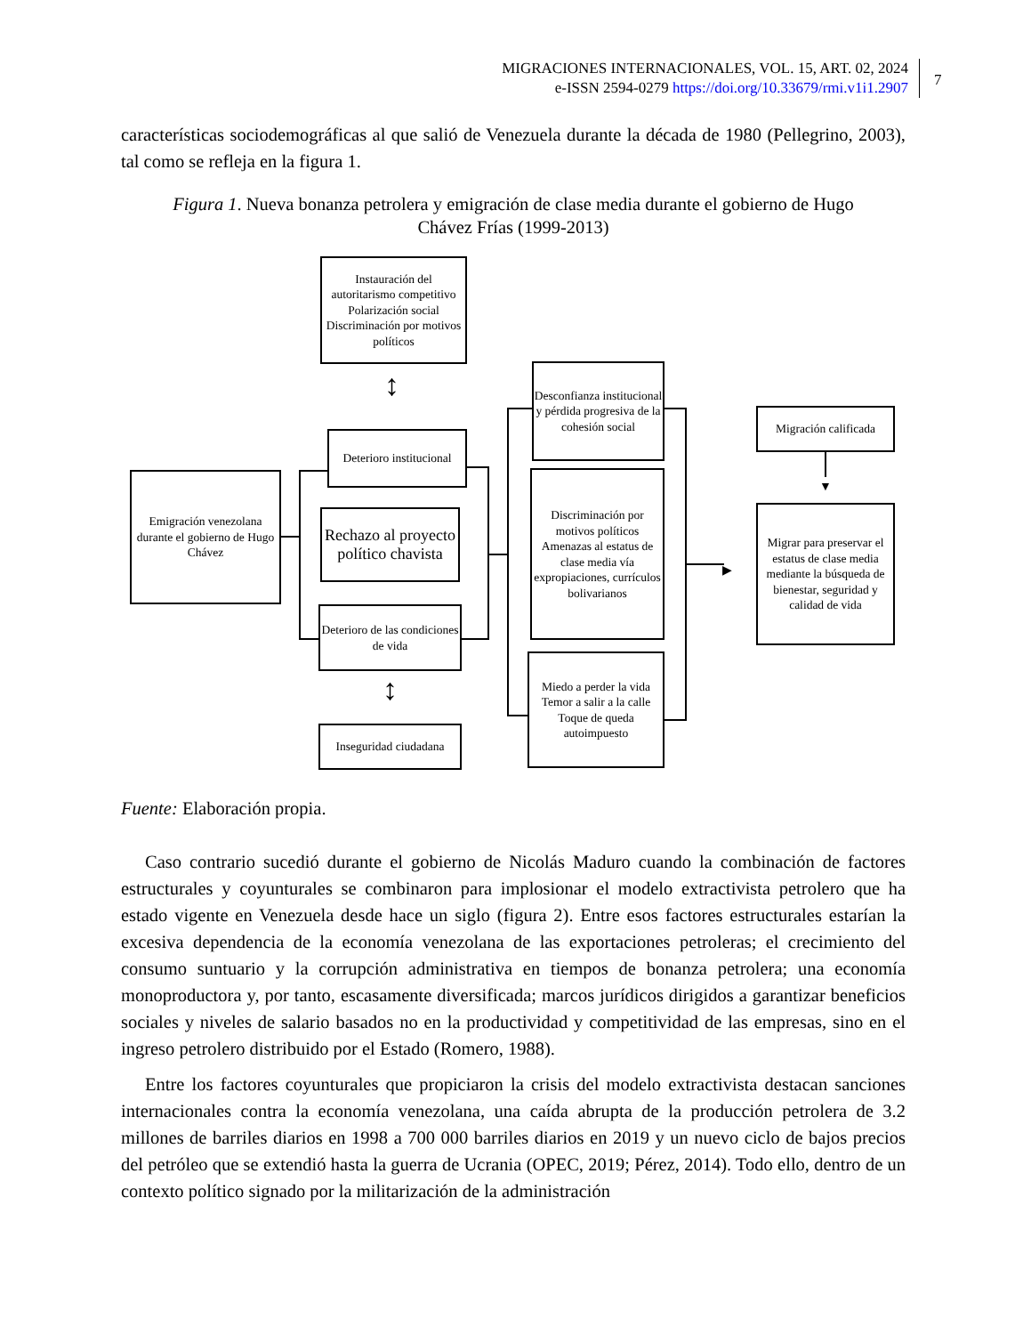MIGRACIONES INTERNACIONALES, VOL. 15, ART. 02, 2024
e-ISSN 2594-0279 https://doi.org/10.33679/rmi.v1i1.2907
7
características sociodemográficas al que salió de Venezuela durante la década de 1980 (Pellegrino, 2003), tal como se refleja en la figura 1.
Figura 1. Nueva bonanza petrolera y emigración de clase media durante el gobierno de Hugo Chávez Frías (1999-2013)
Emigración venezolana durante el gobierno de Hugo Chávez
Instauración del autoritarismo competitivo Polarización social Discriminación por motivos políticos
Deterioro institucional
Rechazo al proyecto político chavista
Deterioro de las condiciones de vida
Inseguridad ciudadana
Desconfianza institucional y pérdida progresiva de la cohesión social
Discriminación por motivos políticos Amenazas al estatus de clase media vía expropiaciones, currículos bolivarianos
Miedo a perder la vida Temor a salir a la calle Toque de queda autoimpuesto
Migración calificada
Migrar para preservar el estatus de clase media mediante la búsqueda de bienestar, seguridad y calidad de vida
▶
▼
↕
↕
Fuente: Elaboración propia.
Caso contrario sucedió durante el gobierno de Nicolás Maduro cuando la combinación de factores estructurales y coyunturales se combinaron para implosionar el modelo extractivista petrolero que ha estado vigente en Venezuela desde hace un siglo (figura 2). Entre esos factores estructurales estarían la excesiva dependencia de la economía venezolana de las exportaciones petroleras; el crecimiento del consumo suntuario y la corrupción administrativa en tiempos de bonanza petrolera; una economía monoproductora y, por tanto, escasamente diversificada; marcos jurídicos dirigidos a garantizar beneficios sociales y niveles de salario basados no en la productividad y competitividad de las empresas, sino en el ingreso petrolero distribuido por el Estado (Romero, 1988).
Entre los factores coyunturales que propiciaron la crisis del modelo extractivista destacan sanciones internacionales contra la economía venezolana, una caída abrupta de la producción petrolera de 3.2 millones de barriles diarios en 1998 a 700 000 barriles diarios en 2019 y un nuevo ciclo de bajos precios del petróleo que se extendió hasta la guerra de Ucrania (OPEC, 2019; Pérez, 2014). Todo ello, dentro de un contexto político signado por la militarización de la administración